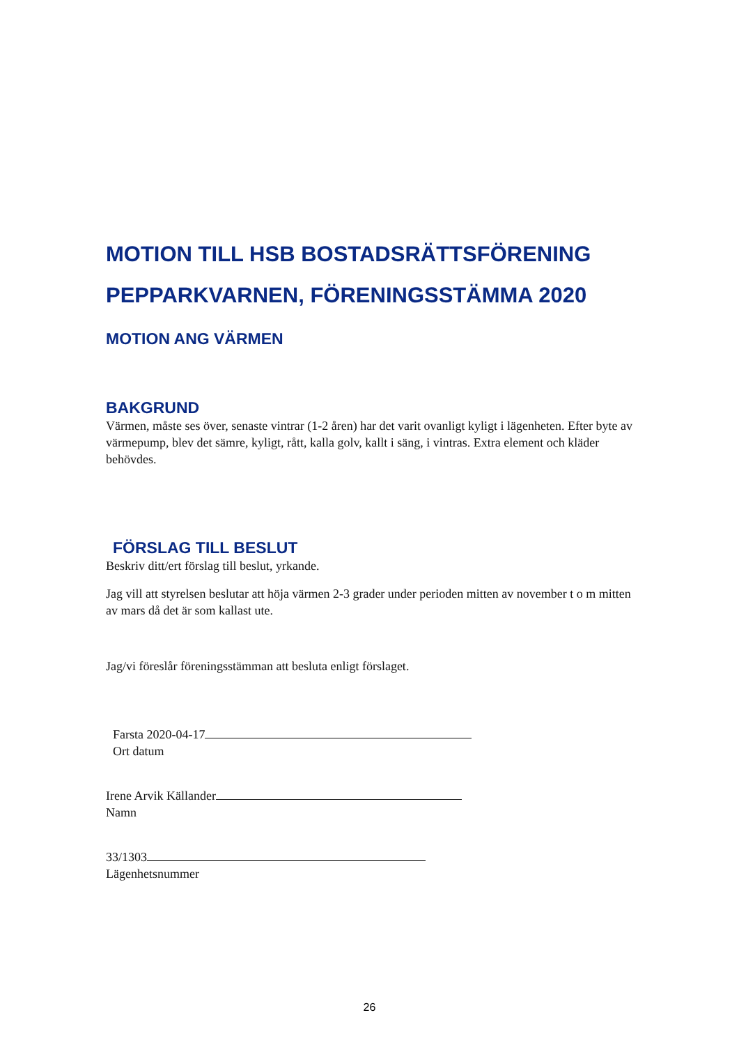MOTION TILL HSB BOSTADSRÄTTSFÖRENING PEPPARKVARNEN, FÖRENINGSSTÄMMA 2020
MOTION ANG VÄRMEN
BAKGRUND
Värmen, måste ses över, senaste vintrar (1-2 åren) har det varit ovanligt kyligt i lägenheten. Efter byte av värmepump, blev det sämre, kyligt, rått, kalla golv, kallt i säng, i vintras. Extra element och kläder behövdes.
FÖRSLAG TILL BESLUT
Beskriv ditt/ert förslag till beslut, yrkande.
Jag vill att styrelsen beslutar att höja värmen 2-3 grader under perioden mitten av november t o m mitten av mars då det är som kallast ute.
Jag/vi föreslår föreningsstämman att besluta enligt förslaget.
Farsta 2020-04-17
Ort datum
Irene Arvik Källander
Namn
33/1303
Lägenhetsnummer
26